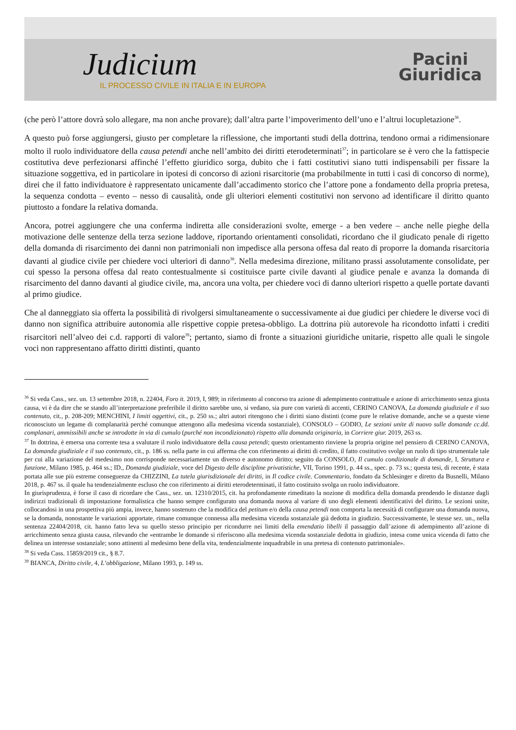Judicium
IL PROCESSO CIVILE IN ITALIA E IN EUROPA
Pacini
Giuridica
(che però l’attore dovrà solo allegare, ma non anche provare); dall’altra parte l’impoverimento dell’uno e l’altrui locupletazione<sup>36</sup>.
A questo può forse aggiungersi, giusto per completare la riflessione, che importanti studi della dottrina, tendono ormai a ridimensionare molto il ruolo individuatore della causa petendi anche nell’ambito dei diritti eterodeterminati<sup>37</sup>; in particolare se è vero che la fattispecie costitutiva deve perfezionarsi affinché l’effetto giuridico sorga, dubito che i fatti costitutivi siano tutti indispensabili per fissare la situazione soggettiva, ed in particolare in ipotesi di concorso di azioni risarcitorie (ma probabilmente in tutti i casi di concorso di norme), direi che il fatto individuatore è rappresentato unicamente dall’accadimento storico che l’attore pone a fondamento della propria pretesa, la sequenza condotta – evento – nesso di causalità, onde gli ulteriori elementi costitutivi non servono ad identificare il diritto quanto piuttosto a fondare la relativa domanda.
Ancora, potrei aggiungere che una conferma indiretta alle considerazioni svolte, emerge - a ben vedere – anche nelle pieghe della motivazione delle sentenze della terza sezione laddove, riportando orientamenti consolidati, ricordano che il giudicato penale di rigetto della domanda di risarcimento dei danni non patrimoniali non impedisce alla persona offesa dal reato di proporre la domanda risarcitoria davanti al giudice civile per chiedere voci ulteriori di danno<sup>38</sup>. Nella medesima direzione, militano prassi assolutamente consolidate, per cui spesso la persona offesa dal reato contestualmente si costituisce parte civile davanti al giudice penale e avanza la domanda di risarcimento del danno davanti al giudice civile, ma, ancora una volta, per chiedere voci di danno ulteriori rispetto a quelle portate davanti al primo giudice.
Che al danneggiato sia offerta la possibilità di rivolgersi simultaneamente o successivamente ai due giudici per chiedere le diverse voci di danno non significa attribuire autonomia alle rispettive coppie pretesa-obbligo. La dottrina più autorevole ha ricondotto infatti i crediti risarcitori nell’alveo dei c.d. rapporti di valore<sup>39</sup>; pertanto, siamo di fronte a situazioni giuridiche unitarie, rispetto alle quali le singole voci non rappresentano affatto diritti distinti, quanto
<sup>36</sup> Si veda Cass., sez. un. 13 settembre 2018, n. 22404, Foro it. 2019, I, 989; in riferimento al concorso tra azione di adempimento contrattuale e azione di arricchimento senza giusta causa, vi è da dire che se stando all’interpretazione preferibile il diritto sarebbe uno, si vedano, sia pure con varietà di accenti, CERINO CANOVA, La domanda giudiziale e il suo contenuto, cit., p. 208-209; MENCHINI, I limiti oggettivi, cit., p. 250 ss.; altri autori ritengono che i diritti siano distinti (come pure le relative domande, anche se a queste viene riconosciuto un legame di complanarità perché comunque attengono alla medesima vicenda sostanziale), CONSOLO – GODIO, Le sezioni unite di nuovo sulle domande cc.dd. complanari, ammissibili anche se introdotte in via di cumulo (purché non incondizionato) rispetto alla domanda originaria, in Corriere giur. 2019, 263 ss.
<sup>37</sup> In dottrina, è emersa una corrente tesa a svalutare il ruolo individuatore della causa petendi; questo orientamento rinviene la propria origine nel pensiero di CERINO CANOVA, La domanda giudiziale e il suo contenuto, cit., p. 186 ss. nella parte in cui afferma che con riferimento ai diritti di credito, il fatto costitutivo svolge un ruolo di tipo strumentale tale per cui alla variazione del medesimo non corrisponde necessariamente un diverso e autonomo diritto; seguito da CONSOLO, Il cumulo condizionale di domande, I, Struttura e funzione, Milano 1985, p. 464 ss.; ID., Domanda giudiziale, voce del Digesto delle discipline privatistiche, VII, Torino 1991, p. 44 ss., spec. p. 73 ss.; questa tesi, di recente, è stata portata alle sue più estreme conseguenze da CHIZZINI, La tutela giurisdizionale dei diritti, in Il codice civile. Commentario, fondato da Schlesinger e diretto da Busnelli, Milano 2018, p. 467 ss. il quale ha tendenzialmente escluso che con riferimento ai diritti eterodeterminati, il fatto costituito svolga un ruolo individuatore.
In giurisprudenza, è forse il caso di ricordare che Cass., sez. un. 12310/2015, cit. ha profondamente rimeditato la nozione di modifica della domanda prendendo le distanze dagli indirizzi tradizionali di impostazione formalistica che hanno sempre configurato una domanda nuova al variare di uno degli elementi identificativi del diritto. Le sezioni unite, collocandosi in una prospettiva più ampia, invece, hanno sostenuto che la modifica del petitum e/o della causa petendi non comporta la necessità di configurare una domanda nuova, se la domanda, nonostante le variazioni apportate, rimane comunque connessa alla medesima vicenda sostanziale già dedotta in giudizio. Successivamente, le stesse sez. un., nella sentenza 22404/2018, cit. hanno fatto leva su quello stesso principio per ricondurre nei limiti della emendatio libelli il passaggio dall’azione di adempimento all’azione di arricchimento senza giusta causa, rilevando che «entrambe le domande si riferiscono alla medesima vicenda sostanziale dedotta in giudizio, intesa come unica vicenda di fatto che delinea un interesse sostanziale; sono attinenti al medesimo bene della vita, tendenzialmente inquadrabile in una pretesa di contenuto patrimoniale».
<sup>38</sup> Si veda Cass. 15859/2019 cit., § 8.7.
<sup>39</sup> BIANCA, Diritto civile, 4, L’obbligazione, Milano 1993, p. 149 ss.